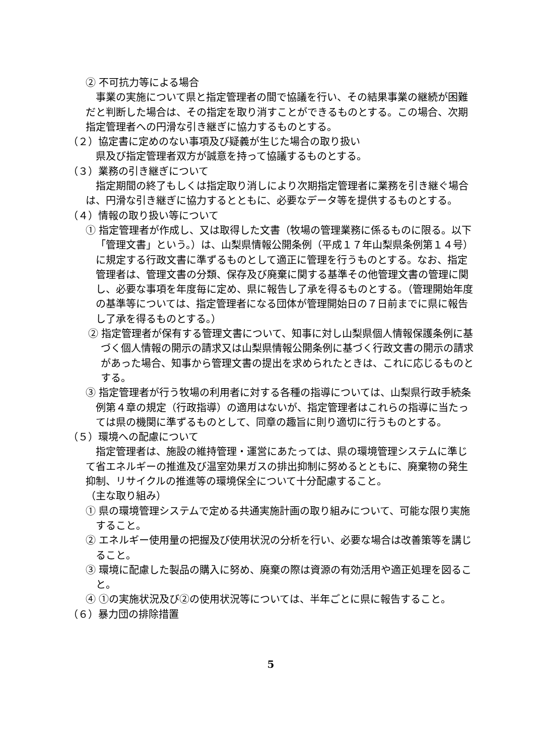② 不可抗力等による場合
事業の実施について県と指定管理者の間で協議を行い、その結果事業の継続が困難だと判断した場合は、その指定を取り消すことができるものとする。この場合、次期指定管理者への円滑な引き継ぎに協力するものとする。
（２）協定書に定めのない事項及び疑義が生じた場合の取り扱い
県及び指定管理者双方が誠意を持って協議するものとする。
（３）業務の引き継ぎについて
指定期間の終了もしくは指定取り消しにより次期指定管理者に業務を引き継ぐ場合は、円滑な引き継ぎに協力するとともに、必要なデータ等を提供するものとする。
（４）情報の取り扱い等について
① 指定管理者が作成し、又は取得した文書（牧場の管理業務に係るものに限る。以下「管理文書」という。）は、山梨県情報公開条例（平成１７年山梨県条例第１４号）に規定する行政文書に準ずるものとして適正に管理を行うものとする。なお、指定管理者は、管理文書の分類、保存及び廃棄に関する基準その他管理文書の管理に関し、必要な事項を年度毎に定め、県に報告し了承を得るものとする。（管理開始年度の基準等については、指定管理者になる団体が管理開始日の７日前までに県に報告し了承を得るものとする。）
② 指定管理者が保有する管理文書について、知事に対し山梨県個人情報保護条例に基づく個人情報の開示の請求又は山梨県情報公開条例に基づく行政文書の開示の請求があった場合、知事から管理文書の提出を求められたときは、これに応じるものとする。
③ 指定管理者が行う牧場の利用者に対する各種の指導については、山梨県行政手続条例第４章の規定（行政指導）の適用はないが、指定管理者はこれらの指導に当たっては県の機関に準ずるものとして、同章の趣旨に則り適切に行うものとする。
（５）環境への配慮について
指定管理者は、施設の維持管理・運営にあたっては、県の環境管理システムに準じて省エネルギーの推進及び温室効果ガスの排出抑制に努めるとともに、廃棄物の発生抑制、リサイクルの推進等の環境保全について十分配慮すること。
（主な取り組み）
① 県の環境管理システムで定める共通実施計画の取り組みについて、可能な限り実施すること。
② エネルギー使用量の把握及び使用状況の分析を行い、必要な場合は改善策等を講じること。
③ 環境に配慮した製品の購入に努め、廃棄の際は資源の有効活用や適正処理を図ること。
④ ①の実施状況及び②の使用状況等については、半年ごとに県に報告すること。
（６）暴力団の排除措置
5